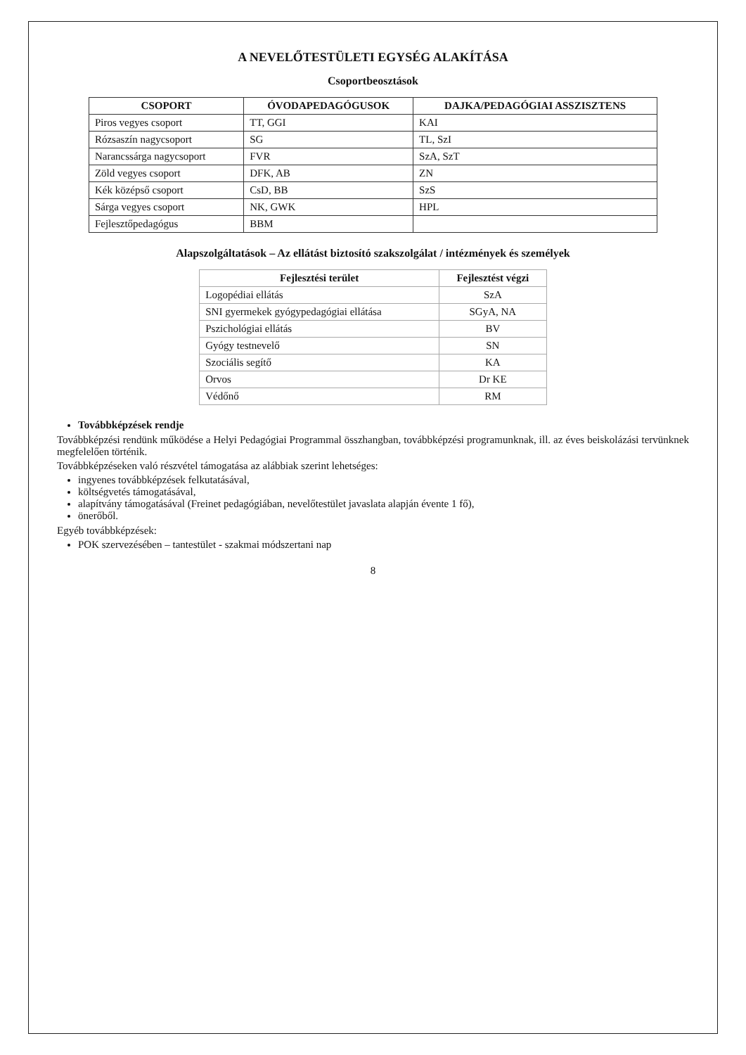A NEVELŐTESTÜLETI EGYSÉG ALAKÍTÁSA
Csoportbeosztások
| CSOPORT | ÓVODAPEDAGÓGUSOK | DAJKA/PEDAGÓGIAI ASSZISZTENS |
| --- | --- | --- |
| Piros vegyes csoport | TT, GGI | KAI |
| Rózsaszín nagycsoport | SG | TL, SzI |
| Narancssárga nagycsoport | FVR | SzA, SzT |
| Zöld vegyes csoport | DFK, AB | ZN |
| Kék középső csoport | CsD, BB | SzS |
| Sárga vegyes csoport | NK, GWK | HPL |
| Fejlesztőpedagógus | BBM | |
Alapszolgáltatások – Az ellátást biztosító szakszolgálat / intézmények és személyek
| Fejlesztési terület | Fejlesztést végzi |
| --- | --- |
| Logopédiai ellátás | SzA |
| SNI gyermekek gyógypedagógiai ellátása | SGyA, NA |
| Pszichológiai ellátás | BV |
| Gyógy testnevelő | SN |
| Szociális segítő | KA |
| Orvos | Dr KE |
| Védőnő | RM |
Továbbképzések rendje
Továbbképzési rendünk működése a Helyi Pedagógiai Programmal összhangban, továbbképzési programunknak, ill. az éves beiskolázási tervünknek megfelelően történik.
Továbbképzéseken való részvétel támogatása az alábbiak szerint lehetséges:
ingyenes továbbképzések felkutatásával,
költségvetés támogatásával,
alapítvány támogatásával (Freinet pedagógiában, nevelőtestület javaslata alapján évente 1 fő),
önerőből.
Egyéb továbbképzések:
POK szervezésében – tantestület - szakmai módszertani nap
8